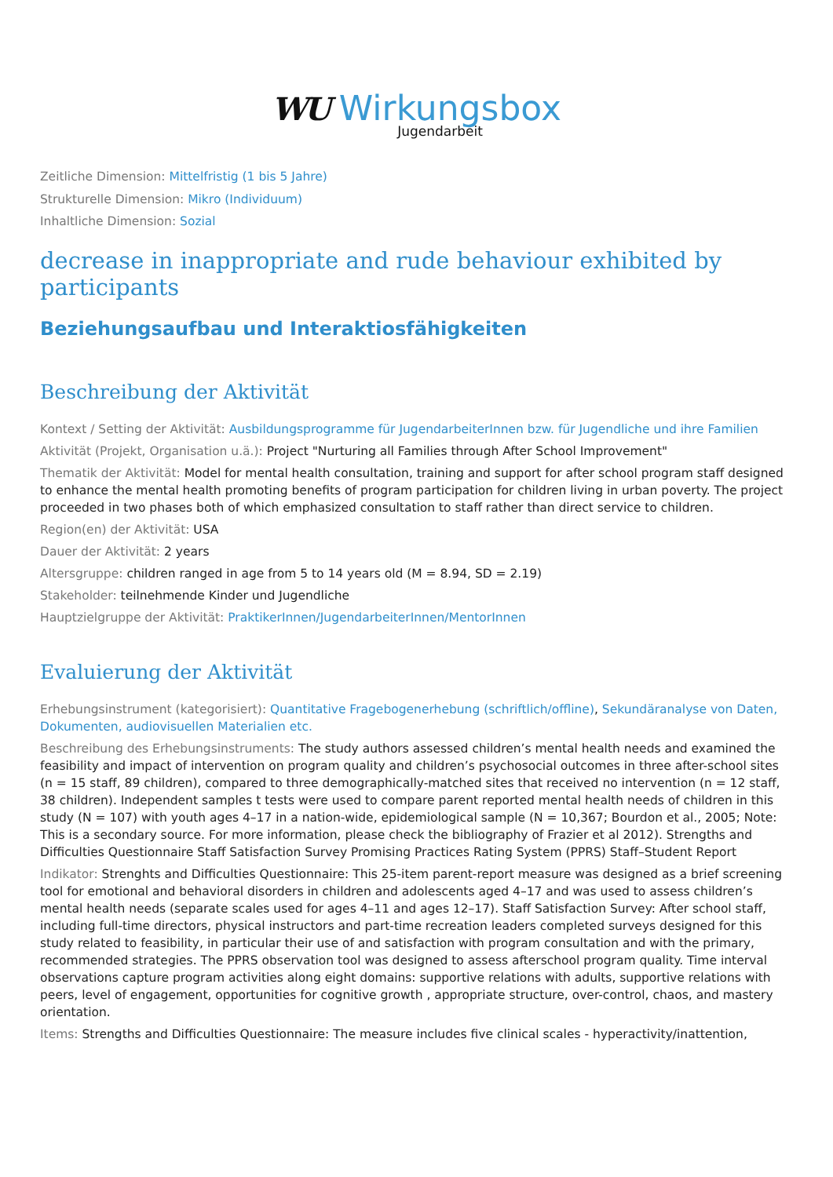WU Wirkungsbox
Jugendarbeit
Zeitliche Dimension: Mittelfristig (1 bis 5 Jahre)
Strukturelle Dimension: Mikro (Individuum)
Inhaltliche Dimension: Sozial
decrease in inappropriate and rude behaviour exhibited by participants
Beziehungsaufbau und Interaktiosfähigkeiten
Beschreibung der Aktivität
Kontext / Setting der Aktivität: Ausbildungsprogramme für JugendarbeiterInnen bzw. für Jugendliche und ihre Familien
Aktivität (Projekt, Organisation u.ä.): Project "Nurturing all Families through After School Improvement"
Thematik der Aktivität: Model for mental health consultation, training and support for after school program staff designed to enhance the mental health promoting benefits of program participation for children living in urban poverty. The project proceeded in two phases both of which emphasized consultation to staff rather than direct service to children.
Region(en) der Aktivität: USA
Dauer der Aktivität: 2 years
Altersgruppe: children ranged in age from 5 to 14 years old (M = 8.94, SD = 2.19)
Stakeholder: teilnehmende Kinder und Jugendliche
Hauptzielgruppe der Aktivität: PraktikerInnen/JugendarbeiterInnen/MentorInnen
Evaluierung der Aktivität
Erhebungsinstrument (kategorisiert): Quantitative Fragebogenerhebung (schriftlich/offline), Sekundäranalyse von Daten, Dokumenten, audiovisuellen Materialien etc.
Beschreibung des Erhebungsinstruments: The study authors assessed children’s mental health needs and examined the feasibility and impact of intervention on program quality and children’s psychosocial outcomes in three after-school sites (n = 15 staff, 89 children), compared to three demographically-matched sites that received no intervention (n = 12 staff, 38 children). Independent samples t tests were used to compare parent reported mental health needs of children in this study (N = 107) with youth ages 4–17 in a nation-wide, epidemiological sample (N = 10,367; Bourdon et al., 2005; Note: This is a secondary source. For more information, please check the bibliography of Frazier et al 2012). Strengths and Difficulties Questionnaire Staff Satisfaction Survey Promising Practices Rating System (PPRS) Staff–Student Report
Indikator: Strenghts and Difficulties Questionnaire: This 25-item parent-report measure was designed as a brief screening tool for emotional and behavioral disorders in children and adolescents aged 4–17 and was used to assess children’s mental health needs (separate scales used for ages 4–11 and ages 12–17). Staff Satisfaction Survey: After school staff, including full-time directors, physical instructors and part-time recreation leaders completed surveys designed for this study related to feasibility, in particular their use of and satisfaction with program consultation and with the primary, recommended strategies. The PPRS observation tool was designed to assess afterschool program quality. Time interval observations capture program activities along eight domains: supportive relations with adults, supportive relations with peers, level of engagement, opportunities for cognitive growth , appropriate structure, over-control, chaos, and mastery orientation.
Items: Strengths and Difficulties Questionnaire: The measure includes five clinical scales - hyperactivity/inattention,